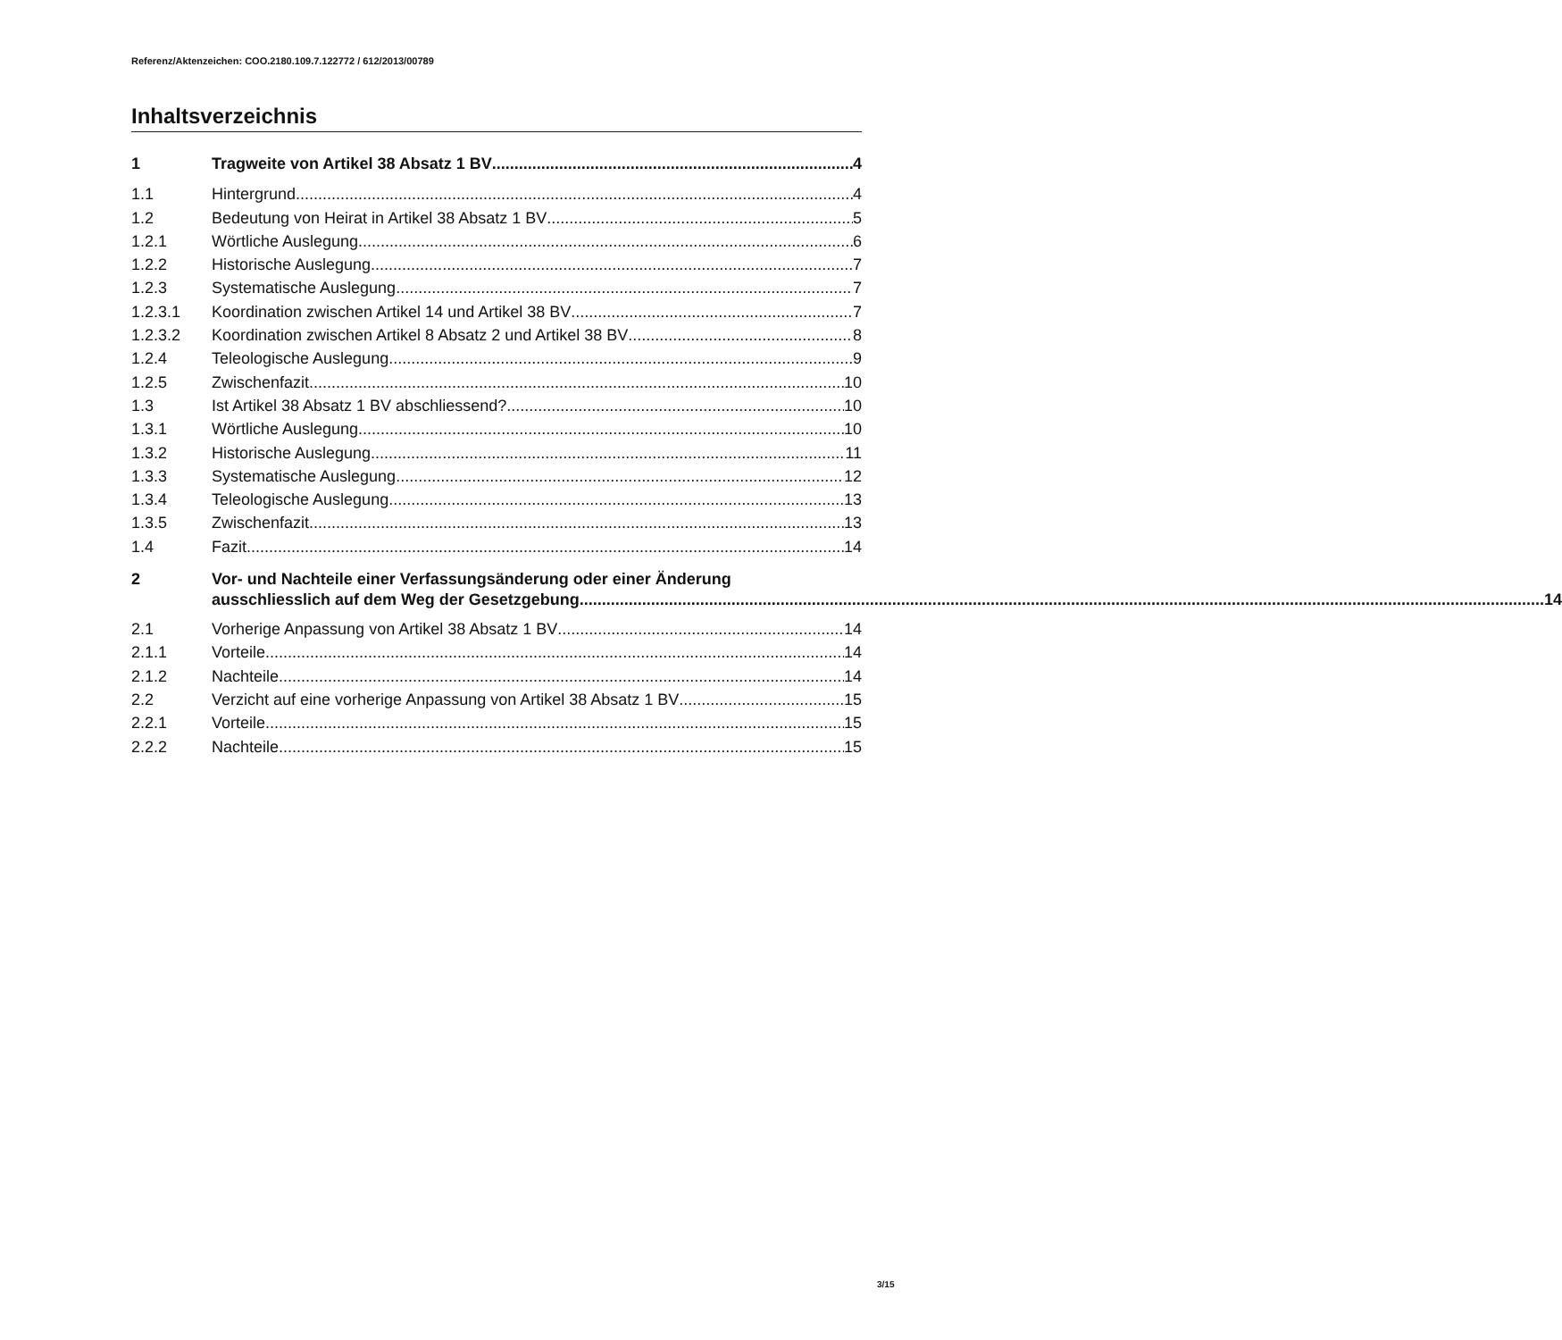Referenz/Aktenzeichen: COO.2180.109.7.122772 / 612/2013/00789
Inhaltsverzeichnis
1 Tragweite von Artikel 38 Absatz 1 BV 4
1.1 Hintergrund 4
1.2 Bedeutung von Heirat in Artikel 38 Absatz 1 BV 5
1.2.1 Wörtliche Auslegung 6
1.2.2 Historische Auslegung 7
1.2.3 Systematische Auslegung 7
1.2.3.1 Koordination zwischen Artikel 14 und Artikel 38 BV 7
1.2.3.2 Koordination zwischen Artikel 8 Absatz 2 und Artikel 38 BV 8
1.2.4 Teleologische Auslegung 9
1.2.5 Zwischenfazit 10
1.3 Ist Artikel 38 Absatz 1 BV abschliessend? 10
1.3.1 Wörtliche Auslegung 10
1.3.2 Historische Auslegung 11
1.3.3 Systematische Auslegung 12
1.3.4 Teleologische Auslegung 13
1.3.5 Zwischenfazit 13
1.4 Fazit 14
2 Vor- und Nachteile einer Verfassungsänderung oder einer Änderung
ausschliesslich auf dem Weg der Gesetzgebung 14
2.1 Vorherige Anpassung von Artikel 38 Absatz 1 BV 14
2.1.1 Vorteile 14
2.1.2 Nachteile 14
2.2 Verzicht auf eine vorherige Anpassung von Artikel 38 Absatz 1 BV 15
2.2.1 Vorteile 15
2.2.2 Nachteile 15
3/15